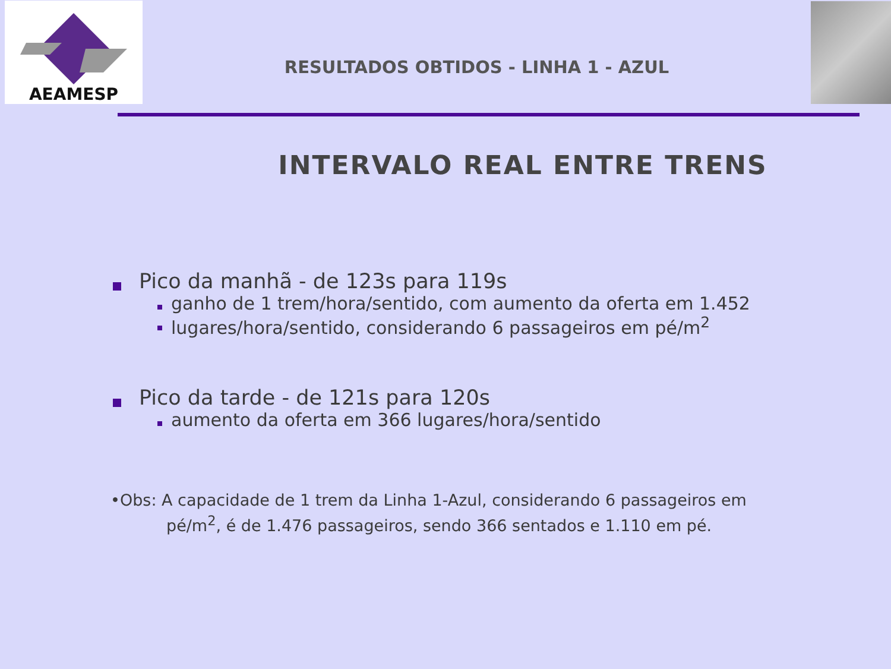AEAMESP
RESULTADOS OBTIDOS - LINHA 1 - AZUL
INTERVALO REAL ENTRE TRENS
Pico da manhã - de 123s para 119s
ganho de 1 trem/hora/sentido, com aumento da oferta em 1.452
lugares/hora/sentido, considerando 6 passageiros em pé/m<sup>2</sup>
Pico da tarde - de 121s para 120s
aumento da oferta em 366 lugares/hora/sentido
•Obs: A capacidade de 1 trem da Linha 1-Azul, considerando 6 passageiros em
pé/m<sup>2</sup>, é de 1.476 passageiros, sendo 366 sentados e 1.110 em pé.